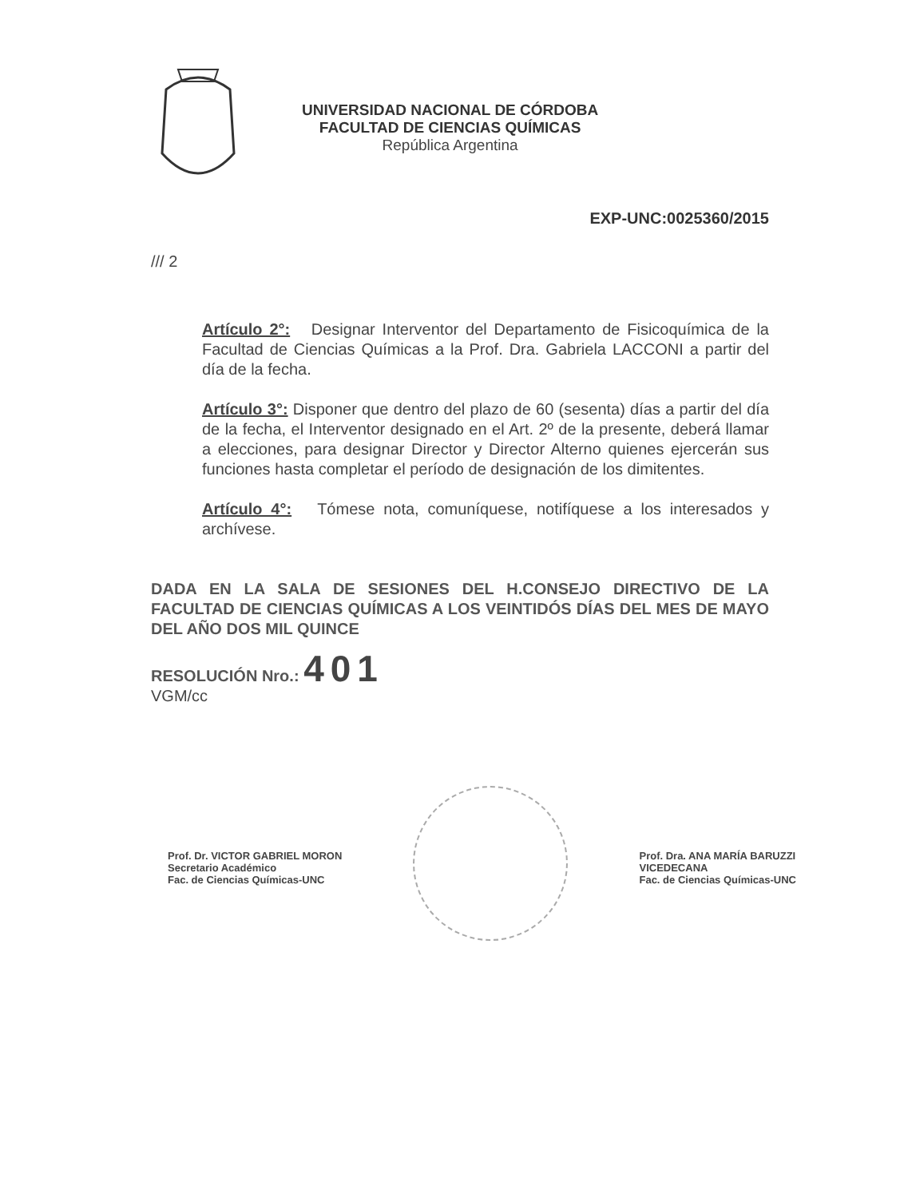UNIVERSIDAD NACIONAL DE CÓRDOBA
FACULTAD DE CIENCIAS QUÍMICAS
República Argentina
EXP-UNC:0025360/2015
/// 2
Artículo 2°: Designar Interventor del Departamento de Fisicoquímica de la Facultad de Ciencias Químicas a la Prof. Dra. Gabriela LACCONI a partir del día de la fecha.
Artículo 3°: Disponer que dentro del plazo de 60 (sesenta) días a partir del día de la fecha, el Interventor designado en el Art. 2º de la presente, deberá llamar a elecciones, para designar Director y Director Alterno quienes ejercerán sus funciones hasta completar el período de designación de los dimitentes.
Artículo 4°: Tómese nota, comuníquese, notifíquese a los interesados y archívese.
DADA EN LA SALA DE SESIONES DEL H.CONSEJO DIRECTIVO DE LA FACULTAD DE CIENCIAS QUÍMICAS A LOS VEINTIDÓS DÍAS DEL MES DE MAYO DEL AÑO DOS MIL QUINCE
RESOLUCIÓN Nro.: 401
VGM/cc
Prof. Dr. VICTOR GABRIEL MORON
Secretario Académico
Fac. de Ciencias Químicas-UNC
Prof. Dra. ANA MARÍA BARUZZI
VICEDECANA
Fac. de Ciencias Químicas-UNC